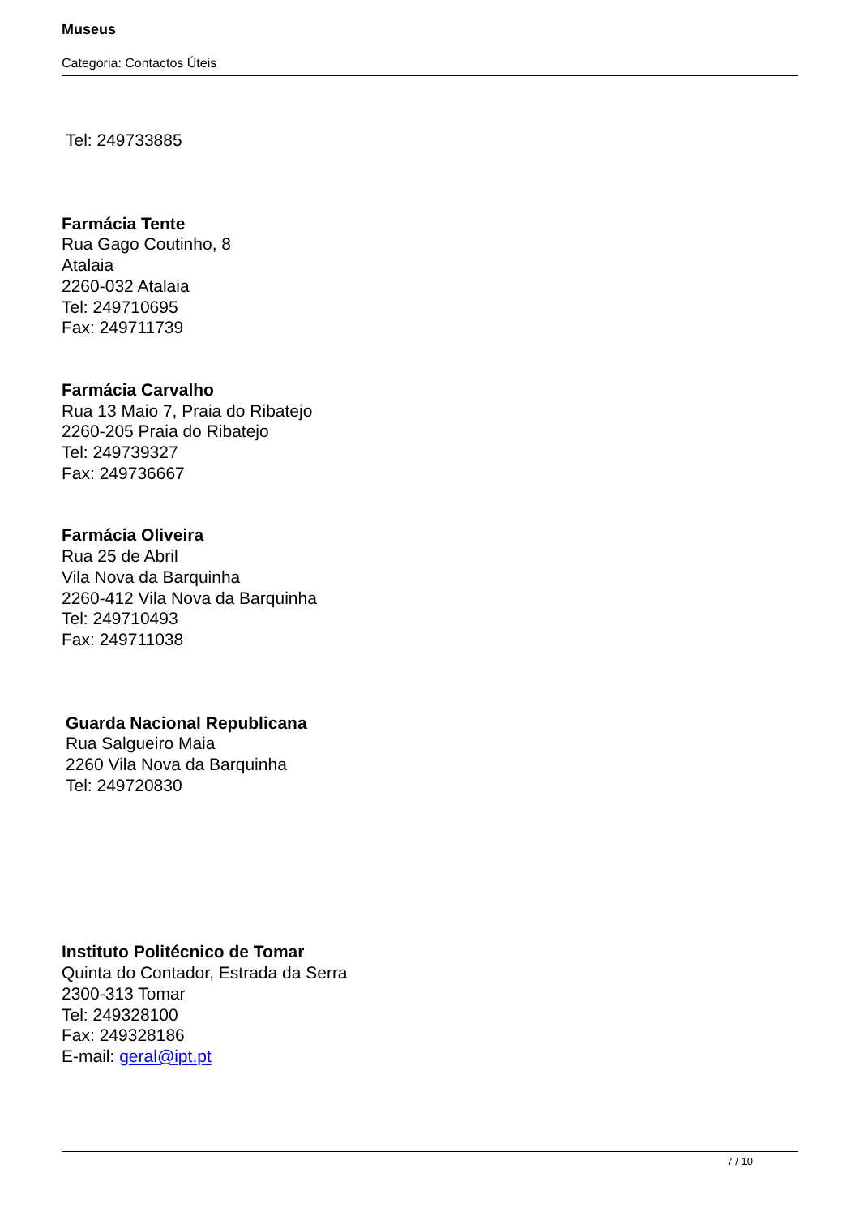Museus
Categoria: Contactos Úteis
Tel: 249733885
Farmácia Tente
Rua Gago Coutinho, 8
Atalaia
2260-032 Atalaia
Tel: 249710695
Fax: 249711739
Farmácia Carvalho
Rua 13 Maio 7, Praia do Ribatejo
2260-205 Praia do Ribatejo
Tel: 249739327
Fax: 249736667
Farmácia Oliveira
Rua 25 de Abril
Vila Nova da Barquinha
2260-412 Vila Nova da Barquinha
Tel: 249710493
Fax: 249711038
Guarda Nacional Republicana
Rua Salgueiro Maia
2260 Vila Nova da Barquinha
Tel: 249720830
Instituto Politécnico de Tomar
Quinta do Contador, Estrada da Serra
2300-313 Tomar
Tel: 249328100
Fax: 249328186
E-mail: geral@ipt.pt
7 / 10